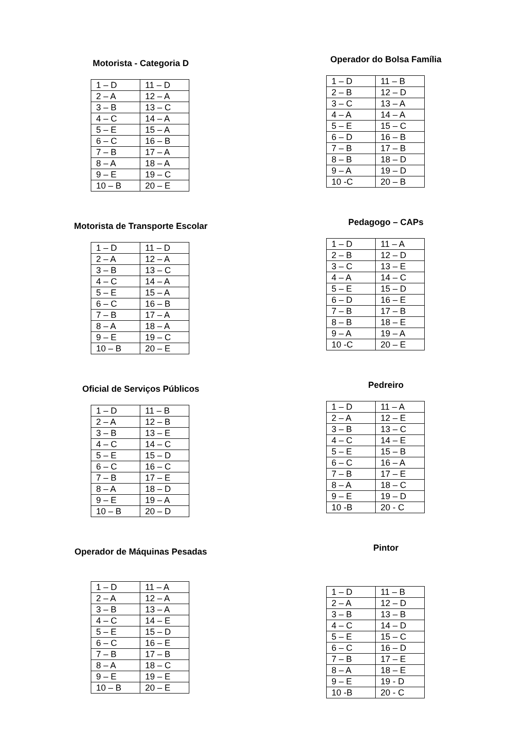Motorista - Categoria D
| 1 – D | 11 – D |
| 2 – A | 12 – A |
| 3 – B | 13 – C |
| 4 – C | 14 – A |
| 5 – E | 15 – A |
| 6 – C | 16 – B |
| 7 – B | 17 – A |
| 8 – A | 18 – A |
| 9 – E | 19 – C |
| 10 – B | 20 – E |
Motorista de Transporte Escolar
| 1 – D | 11 – D |
| 2 – A | 12 – A |
| 3 – B | 13 – C |
| 4 – C | 14 – A |
| 5 – E | 15 – A |
| 6 – C | 16 – B |
| 7 – B | 17 – A |
| 8 – A | 18 – A |
| 9 – E | 19 – C |
| 10 – B | 20 – E |
Oficial de Serviços Públicos
| 1 – D | 11 – B |
| 2 – A | 12 – B |
| 3 – B | 13 – E |
| 4 – C | 14 – C |
| 5 – E | 15 – D |
| 6 – C | 16 – C |
| 7 – B | 17 – E |
| 8 – A | 18 – D |
| 9 – E | 19 – A |
| 10 – B | 20 – D |
Operador de Máquinas Pesadas
| 1 – D | 11 – A |
| 2 – A | 12 – A |
| 3 – B | 13 – A |
| 4 – C | 14 – E |
| 5 – E | 15 – D |
| 6 – C | 16 – E |
| 7 – B | 17 – B |
| 8 – A | 18 – C |
| 9 – E | 19 – E |
| 10 – B | 20 – E |
Operador do Bolsa Família
| 1 – D | 11 – B |
| 2 – B | 12 – D |
| 3 – C | 13 – A |
| 4 – A | 14 – A |
| 5 – E | 15 – C |
| 6 – D | 16 – B |
| 7 – B | 17 – B |
| 8 – B | 18 – D |
| 9 – A | 19 – D |
| 10 -C | 20 – B |
Pedagogo – CAPs
| 1 – D | 11 – A |
| 2 – B | 12 – D |
| 3 – C | 13 – E |
| 4 – A | 14 – C |
| 5 – E | 15 – D |
| 6 – D | 16 – E |
| 7 – B | 17 – B |
| 8 – B | 18 – E |
| 9 – A | 19 – A |
| 10 -C | 20 – E |
Pedreiro
| 1 – D | 11 – A |
| 2 – A | 12 – E |
| 3 – B | 13 – C |
| 4 – C | 14 – E |
| 5 – E | 15 – B |
| 6 – C | 16 – A |
| 7 – B | 17 – E |
| 8 – A | 18 – C |
| 9 – E | 19 – D |
| 10 -B | 20 - C |
Pintor
| 1 – D | 11 – B |
| 2 – A | 12 – D |
| 3 – B | 13 – B |
| 4 – C | 14 – D |
| 5 – E | 15 – C |
| 6 – C | 16 – D |
| 7 – B | 17 – E |
| 8 – A | 18 – E |
| 9 – E | 19 - D |
| 10 -B | 20 - C |